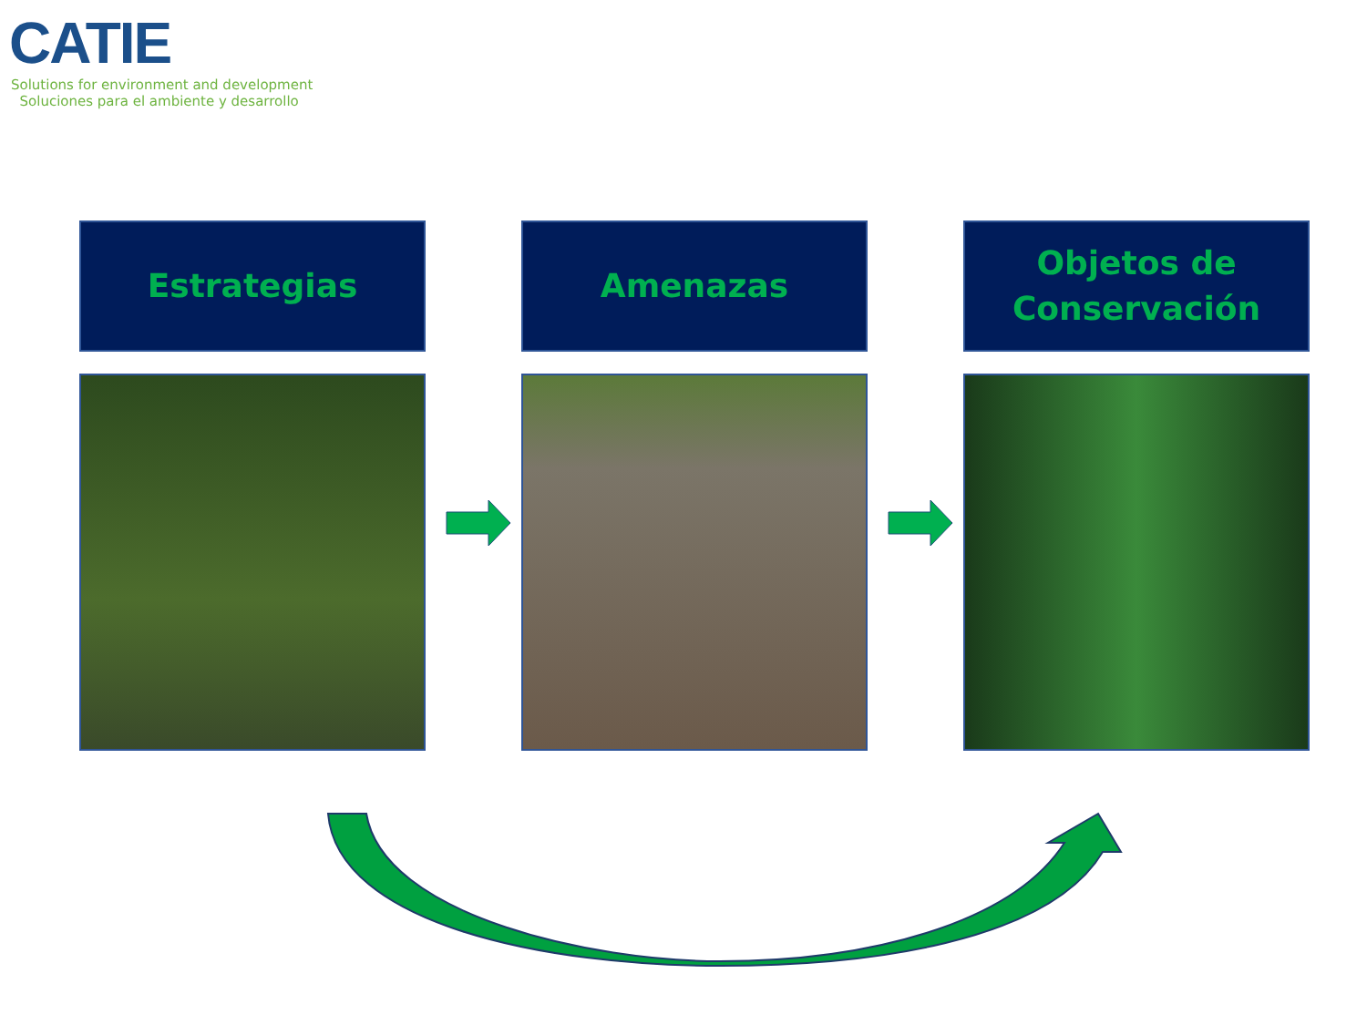CATIE
Solutions for environment and development
Soluciones para el ambiente y desarrollo
Estrategias Amenazas Objetos de
Conservación